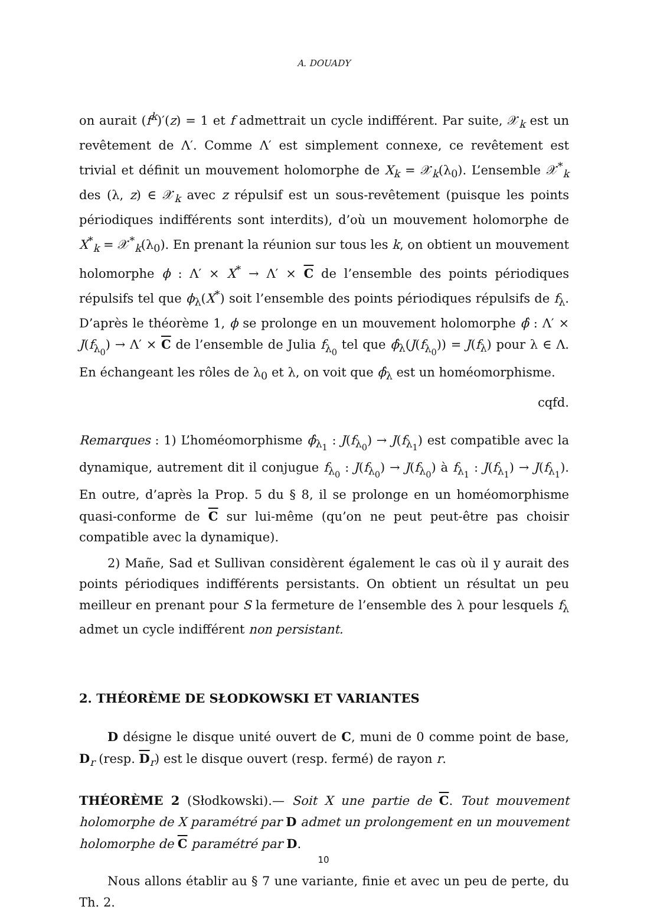A. DOUADY
on aurait (f<sup>k</sup>)′(z) = 1 et f admettrait un cycle indifférent. Par suite, 𝒳<sub>k</sub> est un revêtement de Λ′. Comme Λ′ est simplement connexe, ce revêtement est trivial et définit un mouvement holomorphe de X<sub>k</sub> = 𝒳<sub>k</sub>(λ<sub>0</sub>). L’ensemble 𝒳<sup>*</sup><sub>k</sub> des (λ, z) ∈ 𝒳<sub>k</sub> avec z répulsif est un sous-revêtement (puisque les points périodiques indifférents sont interdits), d’où un mouvement holomorphe de X<sup>*</sup><sub>k</sub> = 𝒳<sup>*</sup><sub>k</sub>(λ<sub>0</sub>). En prenant la réunion sur tous les k, on obtient un mouvement holomorphe ϕ : Λ′ × X<sup>*</sup> → Λ′ × C de l’ensemble des points périodiques répulsifs tel que ϕ<sub>λ</sub>(X<sup>*</sup>) soit l’ensemble des points périodiques répulsifs de f<sub>λ</sub>. D’après le théorème 1, ϕ se prolonge en un mouvement holomorphe ϕ̂ : Λ′ × J(f<sub>λ<sub>0</sub></sub>) → Λ′ × C de l’ensemble de Julia f<sub>λ<sub>0</sub></sub> tel que ϕ̂<sub>λ</sub>(J(f<sub>λ<sub>0</sub></sub>)) = J(f<sub>λ</sub>) pour λ ∈ Λ. En échangeant les rôles de λ<sub>0</sub> et λ, on voit que ϕ̂<sub>λ</sub> est un homéomorphisme.
cqfd.
Remarques : 1) L’homéomorphisme ϕ̂<sub>λ<sub>1</sub></sub> : J(f<sub>λ<sub>0</sub></sub>) → J(f<sub>λ<sub>1</sub></sub>) est compatible avec la dynamique, autrement dit il conjugue f<sub>λ<sub>0</sub></sub> : J(f<sub>λ<sub>0</sub></sub>) → J(f<sub>λ<sub>0</sub></sub>) à f<sub>λ<sub>1</sub></sub> : J(f<sub>λ<sub>1</sub></sub>) → J(f<sub>λ<sub>1</sub></sub>). En outre, d’après la Prop. 5 du § 8, il se prolonge en un homéomorphisme quasi-conforme de C sur lui-même (qu’on ne peut peut-être pas choisir compatible avec la dynamique).
2) Mañe, Sad et Sullivan considèrent également le cas où il y aurait des points périodiques indifférents persistants. On obtient un résultat un peu meilleur en prenant pour S la fermeture de l’ensemble des λ pour lesquels f<sub>λ</sub> admet un cycle indifférent non persistant.
2. THÉORÈME DE SŁODKOWSKI ET VARIANTES
D désigne le disque unité ouvert de C, muni de 0 comme point de base, D<sub>r</sub> (resp. D<sub>r</sub>) est le disque ouvert (resp. fermé) de rayon r.
THÉORÈME 2 (Słodkowski).— Soit X une partie de C. Tout mouvement holomorphe de X paramétré par D admet un prolongement en un mouvement holomorphe de C paramétré par D.
Nous allons établir au § 7 une variante, finie et avec un peu de perte, du Th. 2.
10